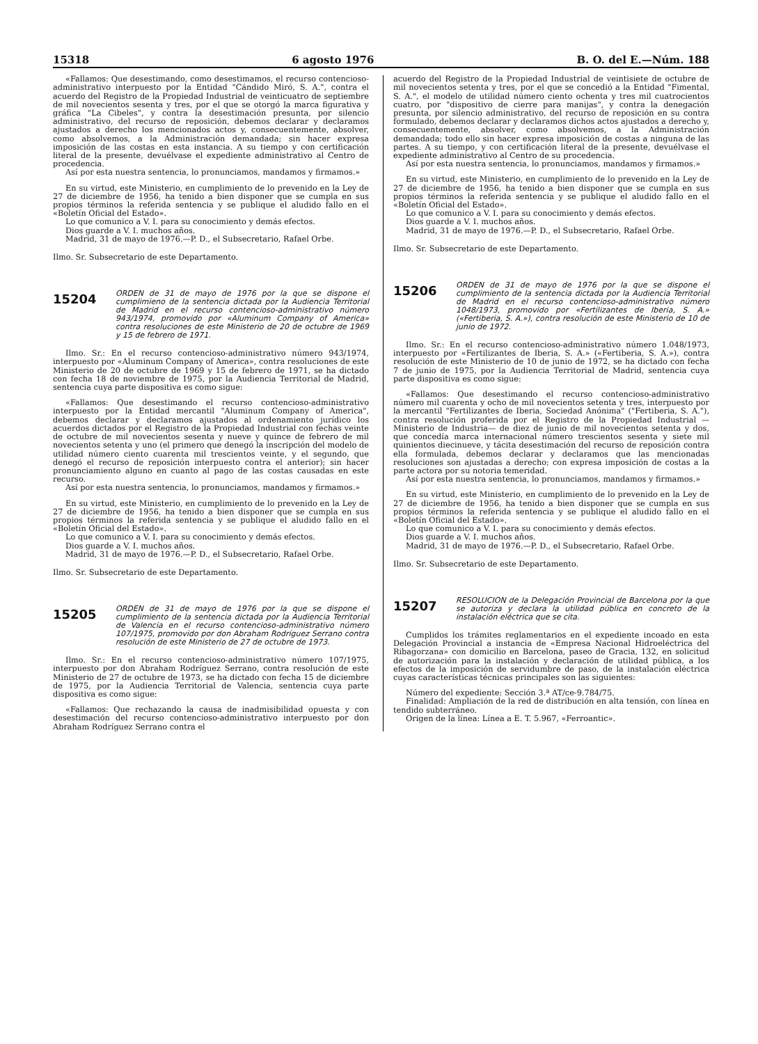15318 6 agosto 1976 B. O. del E.—Núm. 188
«Fallamos: Que desestimando, como desestimamos, el recurso contencioso-administrativo interpuesto por la Entidad "Cándido Miró, S. A.", contra el acuerdo del Registro de la Propiedad Industrial de veinticuatro de septiembre de mil novecientos sesenta y tres, por el que se otorgó la marca figurativa y gráfica "La Cibeles", y contra la desestimación presunta, por silencio administrativo, del recurso de reposición, debemos declarar y declaramos ajustados a derecho los mencionados actos y, consecuentemente, absolver, como absolvemos, a la Administración demandada; sin hacer expresa imposición de las costas en esta instancia. A su tiempo y con certificación literal de la presente, devuélvase el expediente administrativo al Centro de procedencia.
Así por esta nuestra sentencia, lo pronunciamos, mandamos y firmamos.»
En su virtud, este Ministerio, en cumplimiento de lo prevenido en la Ley de 27 de diciembre de 1956, ha tenido a bien disponer que se cumpla en sus propios términos la referida sentencia y se publique el aludido fallo en el «Boletín Oficial del Estado».
Lo que comunico a V. I. para su conocimiento y demás efectos.
Dios guarde a V. I. muchos años.
Madrid, 31 de mayo de 1976.—P. D., el Subsecretario, Rafael Orbe.
Ilmo. Sr. Subsecretario de este Departamento.
15204
ORDEN de 31 de mayo de 1976 por la que se dispone el cumplimieno de la sentencia dictada por la Audiencia Territorial de Madrid en el recurso contencioso-administrativo número 943/1974, promovido por «Aluminum Company of America» contra resoluciones de este Ministerio de 20 de octubre de 1969 y 15 de febrero de 1971.
Ilmo. Sr.: En el recurso contencioso-administrativo número 943/1974, interpuesto por «Aluminum Company of America», contra resoluciones de este Ministerio de 20 de octubre de 1969 y 15 de febrero de 1971, se ha dictado con fecha 18 de noviembre de 1975, por la Audiencia Territorial de Madrid, sentencia cuya parte dispositiva es como sigue:
«Fallamos: Que desestimando el recurso contencioso-administrativo interpuesto por la Entidad mercantil "Aluminum Company of America", debemos declarar y declaramos ajustados al ordenamiento jurídico los acuerdos dictados por el Registro de la Propiedad Industrial con fechas veinte de octubre de mil novecientos sesenta y nueve y quince de febrero de mil novecientos setenta y uno (el primero que denegó la inscripción del modelo de utilidad número ciento cuarenta mil trescientos veinte, y el segundo, que denegó el recurso de reposición interpuesto contra el anterior); sin hacer pronunciamiento alguno en cuanto al pago de las costas causadas en este recurso.
Así por esta nuestra sentencia, lo pronunciamos, mandamos y firmamos.»
En su virtud, este Ministerio, en cumplimiento de lo prevenido en la Ley de 27 de diciembre de 1956, ha tenido a bien disponer que se cumpla en sus propios términos la referida sentencia y se publique el aludido fallo en el «Boletín Oficial del Estado».
Lo que comunico a V. I. para su conocimiento y demás efectos.
Dios guarde a V. I. muchos años.
Madrid, 31 de mayo de 1976.—P. D., el Subsecretario, Rafael Orbe.
Ilmo. Sr. Subsecretario de este Departamento.
15205
ORDEN de 31 de mayo de 1976 por la que se dispone el cumplimiento de la sentencia dictada por la Audiencia Territorial de Valencia en el recurso contencioso-administrativo número 107/1975, promovido por don Abraham Rodríguez Serrano contra resolución de este Ministerio de 27 de octubre de 1973.
Ilmo. Sr.: En el recurso contencioso-administrativo número 107/1975, interpuesto por don Abraham Rodríguez Serrano, contra resolución de este Ministerio de 27 de octubre de 1973, se ha dictado con fecha 15 de diciembre de 1975, por la Audiencia Territorial de Valencia, sentencia cuya parte dispositiva es como sigue:
«Fallamos: Que rechazando la causa de inadmisibilidad opuesta y con desestimación del recurso contencioso-administrativo interpuesto por don Abraham Rodríguez Serrano contra el
acuerdo del Registro de la Propiedad Industrial de veintisiete de octubre de mil novecientos setenta y tres, por el que se concedió a la Entidad "Fimental, S. A.", el modelo de utilidad número ciento ochenta y tres mil cuatrocientos cuatro, por "dispositivo de cierre para manijas", y contra la denegación presunta, por silencio administrativo, del recurso de reposición en su contra formulado, debemos declarar y declaramos dichos actos ajustados a derecho y, consecuentemente, absolver, como absolvemos, a la Administración demandada; todo ello sin hacer expresa imposición de costas a ninguna de las partes. A su tiempo, y con certificación literal de la presente, devuélvase el expediente administrativo al Centro de su procedencia.
Así por esta nuestra sentencia, lo pronunciamos, mandamos y firmamos.»
En su virtud, este Ministerio, en cumplimiento de lo prevenido en la Ley de 27 de diciembre de 1956, ha tenido a bien disponer que se cumpla en sus propios términos la referida sentencia y se publique el aludido fallo en el «Boletín Oficial del Estado».
Lo que comunico a V. I. para su conocimiento y demás efectos.
Dios guarde a V. I. muchos años.
Madrid, 31 de mayo de 1976.—P. D., el Subsecretario, Rafael Orbe.
Ilmo. Sr. Subsecretario de este Departamento.
15206
ORDEN de 31 de mayo de 1976 por la que se dispone el cumplimiento de la sentencia dictada por la Audiencia Territorial de Madrid en el recurso contencioso-administrativo número 1048/1973, promovido por «Fertilizantes de Iberia, S. A.» («Fertiberia, S. A.»), contra resolución de este Ministerio de 10 de junio de 1972.
Ilmo. Sr.: En el recurso contencioso-administrativo número 1.048/1973, interpuesto por «Fertilizantes de Iberia, S. A.» («Fertiberia, S. A.»), contra resolución de este Ministerio de 10 de junio de 1972, se ha dictado con fecha 7 de junio de 1975, por la Audiencia Territorial de Madrid, sentencia cuya parte dispositiva es como sigue:
«Fallamos: Que desestimando el recurso contencioso-administrativo número mil cuarenta y ocho de mil novecientos setenta y tres, interpuesto por la mercantil "Fertilizantes de Iberia, Sociedad Anónima" ("Fertiberia, S. A."), contra resolución proferida por el Registro de la Propiedad Industrial —Ministerio de Industria— de diez de junio de mil novecientos setenta y dos, que concedía marca internacional número trescientos sesenta y siete mil quinientos diecinueve, y tácita desestimación del recurso de reposición contra ella formulada, debemos declarar y declaramos que las mencionadas resoluciones son ajustadas a derecho; con expresa imposición de costas a la parte actora por su notoria temeridad.
Así por esta nuestra sentencia, lo pronunciamos, mandamos y firmamos.»
En su virtud, este Ministerio, en cumplimiento de lo prevenido en la Ley de 27 de diciembre de 1956, ha tenido a bien disponer que se cumpla en sus propios términos la referida sentencia y se publique el aludido fallo en el «Boletín Oficial del Estado».
Lo que comunico a V. I. para su conocimiento y demás efectos.
Dios guarde a V. I. muchos años.
Madrid, 31 de mayo de 1976.—P. D., el Subsecretario, Rafael Orbe.
Ilmo. Sr. Subsecretario de este Departamento.
15207
RESOLUCION de la Delegación Provincial de Barcelona por la que se autoriza y declara la utilidad pública en concreto de la instalación eléctrica que se cita.
Cumplidos los trámites reglamentarios en el expediente incoado en esta Delegación Provincial a instancia de «Empresa Nacional Hidroeléctrica del Ribagorzana» con domicilio en Barcelona, paseo de Gracia, 132, en solicitud de autorización para la instalación y declaración de utilidad pública, a los efectos de la imposición de servidumbre de paso, de la instalación eléctrica cuyas características técnicas principales son las siguientes:
Número del expediente: Sección 3.ª AT/ce-9.784/75.
Finalidad: Ampliación de la red de distribución en alta tensión, con línea en tendido subterráneo.
Origen de la línea: Línea a E. T. 5.967, «Ferroantic».